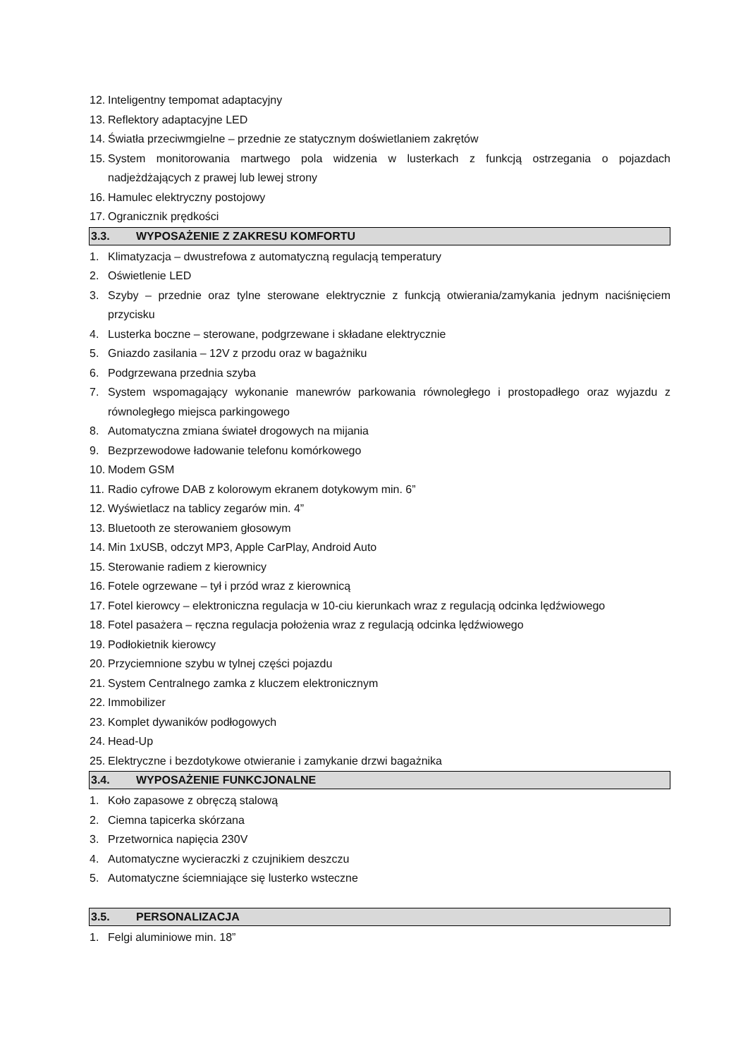12. Inteligentny tempomat adaptacyjny
13. Reflektory adaptacyjne LED
14. Światła przeciwmgielne – przednie ze statycznym doświetlaniem zakrętów
15. System monitorowania martwego pola widzenia w lusterkach z funkcją ostrzegania o pojazdach nadjeżdżających z prawej lub lewej strony
16. Hamulec elektryczny postojowy
17. Ogranicznik prędkości
3.3. WYPOSAŻENIE Z ZAKRESU KOMFORTU
1. Klimatyzacja – dwustrefowa z automatyczną regulacją temperatury
2. Oświetlenie LED
3. Szyby – przednie oraz tylne sterowane elektrycznie z funkcją otwierania/zamykania jednym naciśnięciem przycisku
4. Lusterka boczne – sterowane, podgrzewane i składane elektrycznie
5. Gniazdo zasilania – 12V z przodu oraz w bagażniku
6. Podgrzewana przednia szyba
7. System wspomagający wykonanie manewrów parkowania równoległego i prostopadłego oraz wyjazdu z równoległego miejsca parkingowego
8. Automatyczna zmiana świateł drogowych na mijania
9. Bezprzewodowe ładowanie telefonu komórkowego
10. Modem GSM
11. Radio cyfrowe DAB z kolorowym ekranem dotykowym min. 6”
12. Wyświetlacz na tablicy zegarów min. 4”
13. Bluetooth ze sterowaniem głosowym
14. Min 1xUSB, odczyt MP3, Apple CarPlay, Android Auto
15. Sterowanie radiem z kierownicy
16. Fotele ogrzewane – tył i przód wraz z kierownicą
17. Fotel kierowcy – elektroniczna regulacja w 10-ciu kierunkach wraz z regulacją odcinka lędźwiowego
18. Fotel pasażera – ręczna regulacja położenia wraz z regulacją odcinka lędźwiowego
19. Podłokietnik kierowcy
20. Przyciemnione szybu w tylnej części pojazdu
21. System Centralnego zamka z kluczem elektronicznym
22. Immobilizer
23. Komplet dywaników podłogowych
24. Head-Up
25. Elektryczne i bezdotykowe otwieranie i zamykanie drzwi bagażnika
3.4. WYPOSAŻENIE FUNKCJONALNE
1. Koło zapasowe z obręczą stalową
2. Ciemna tapicerka skórzana
3. Przetwornica napięcia 230V
4. Automatyczne wycieraczki z czujnikiem deszczu
5. Automatyczne ściemniające się lusterko wsteczne
3.5. PERSONALIZACJA
1. Felgi aluminiowe min. 18”